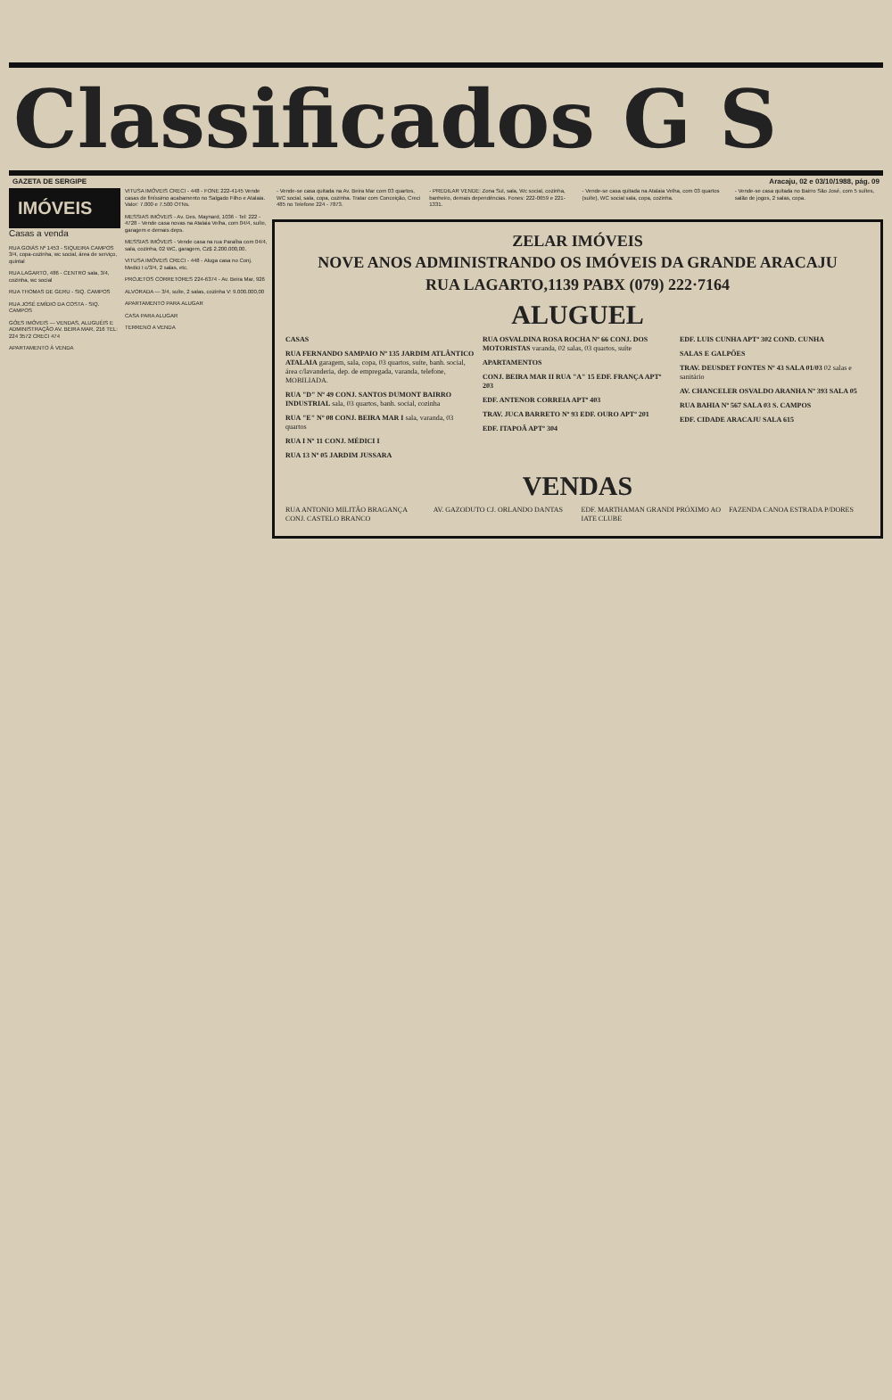Classificados G S
GAZETA DE SERGIPE Aracaju, 02 e 03/10/1988, pág. 09
IMÓVEIS
Casas a venda
RUA GOIÁS Nº 1453 - SIQUEIRA CAMPOS 3/4, copa-cozinha, wc social, área de serviço, quintal
RUA LAGARTO, 486 - CENTRO sala, 3/4, cozinha, wc social
RUA THOMAS DE GERU - SIQ. CAMPOS
RUA JOSÉ EMÍDIO DA COSTA - SIQ. CAMPOS
GÓES IMÓVEIS — VENDAS, ALUGUÉIS E ADMINISTRAÇÃO AV. BEIRA MAR, 216 TEL: 224 3572 CRECI 474
APARTAMENTO À VENDA
VITUSA IMÓVEIS CRECI - 448 - FONE 222-4145 Vende casas de finíssimo acabamento no Salgado Filho e Atalaia. Valor: 7.000 e 7.500 OTNs.
MESSIAS IMÓVEIS - Av. Des. Maynard, 1036 - Tel: 222 - 4728 - Vende casa novas na Atalaia Velha, com 04/4, suíte, garagem e demais deps.
MESSIAS IMÓVEIS - Vende casa na rua Paraíba com 04/4, sala, cozinha, 02 WC, garagem, Cz$ 2.200.000,00.
VITUSA IMÓVEIS CRECI - 448 - Aluga casa no Conj. Medici I c/3/4, 2 salas, etc.
PROJETOS CORRETORES 224-6374 - Av. Beira Mar, 926
ALVORADA — 3/4, suíte, 2 salas, cozinha V: 9.000.000,00
APARTAMENTO PARA ALUGAR
CASA PARA ALUGAR
TERRENO A VENDA
- Vende-se casa quitada na Av. Beira Mar com 03 quartos, WC social, sala, copa, cozinha. Tratar com Conceição, Creci 485 no Telefone 224 - 7873.
- PREDILAR VENDE: Zona Sul, sala, Wc social, cozinha, banheiro, demais dependências. Fones: 222-0659 e 221-1331.
- Vende-se casa quitada na Atalaia Velha, com 03 quartos (suíte), WC social sala, copa, cozinha.
- Vende-se casa quitada no Bairro São José, com 5 suítes, salão de jogos, 2 salas, copa.
ZELAR IMÓVEIS
NOVE ANOS ADMINISTRANDO OS IMÓVEIS DA GRANDE ARACAJU
RUA LAGARTO,1139 PABX (079) 222·7164
ALUGUEL
CASAS
RUA FERNANDO SAMPAIO Nº 135 JARDIM ATLÂNTICO ATALAIA garagem, sala, copa, 03 quartos, suíte, banh. social, área c/lavanderia, dep. de empregada, varanda, telefone, MOBILIADA.
RUA "D" Nº 49 CONJ. SANTOS DUMONT BAIRRO INDUSTRIAL sala, 03 quartos, banh. social, cozinha
RUA "E" Nº 08 CONJ. BEIRA MAR I sala, varanda, 03 quartos
RUA I Nº 11 CONJ. MÉDICI I
RUA 13 Nº 05 JARDIM JUSSARA
RUA OSVALDINA ROSA ROCHA Nº 66 CONJ. DOS MOTORISTAS varanda, 02 salas, 03 quartos, suíte
APARTAMENTOS
CONJ. BEIRA MAR II RUA "A" 15 EDF. FRANÇA APTº 203
EDF. ANTENOR CORREIA APTº 403
TRAV. JUCA BARRETO Nº 93 EDF. OURO APTº 201
EDF. ITAPOÃ APTº 304
EDF. LUIS CUNHA APTº 302 COND. CUNHA
SALAS E GALPÕES
TRAV. DEUSDET FONTES Nº 43 SALA 01/03 02 salas e sanitário
AV. CHANCELER OSVALDO ARANHA Nº 393 SALA 05
RUA BAHIA Nº 567 SALA 03 S. CAMPOS
EDF. CIDADE ARACAJU SALA 615
VENDAS
RUA ANTONIO MILITÃO BRAGANÇA CONJ. CASTELO BRANCO
AV. GAZODUTO CJ. ORLANDO DANTAS
EDF. MARTHAMAN GRANDI PRÓXIMO AO IATE CLUBE
FAZENDA CANOA ESTRADA P/DORES